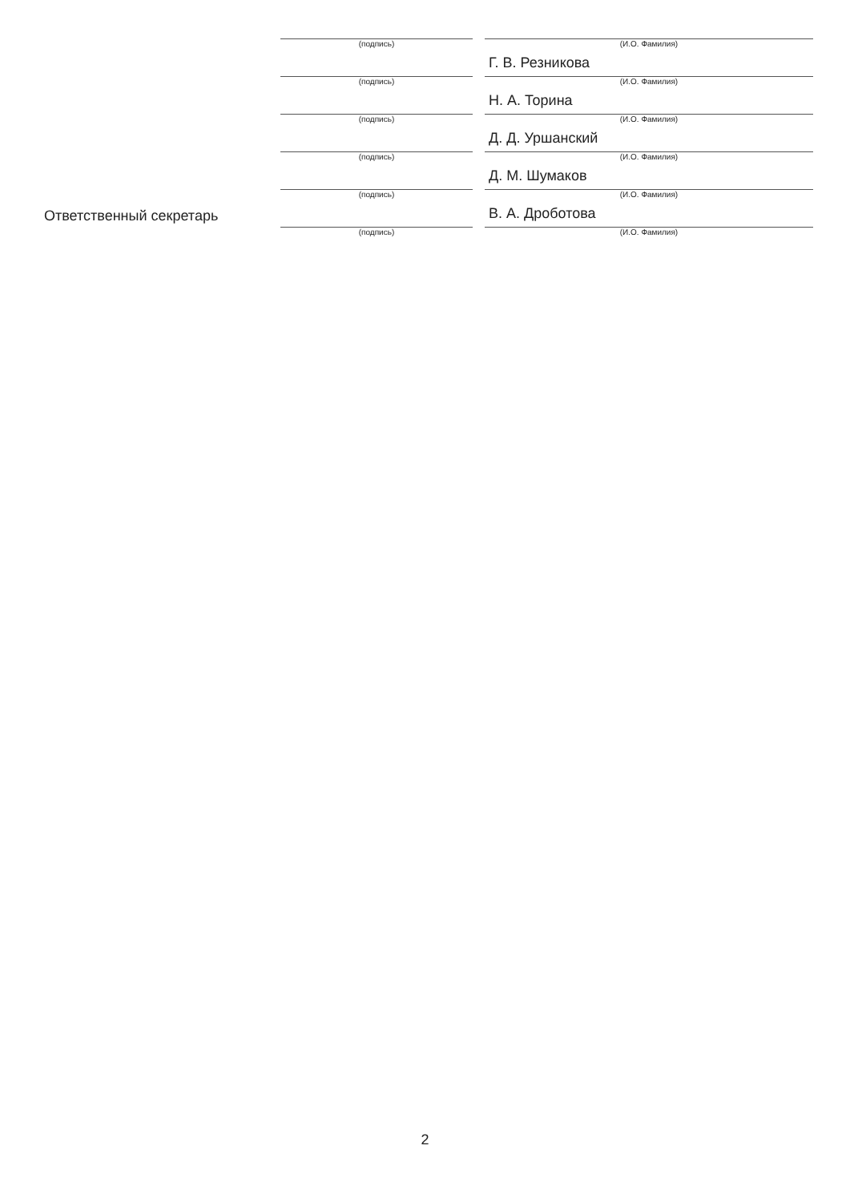| | (подпись) | | (И.О. Фамилия) Г. В. Резникова |
| | (подпись) | | (И.О. Фамилия) Н. А. Торина |
| | (подпись) | | (И.О. Фамилия) Д. Д. Уршанский |
| | (подпись) | | (И.О. Фамилия) Д. М. Шумаков |
| Ответственный секретарь | (подпись) | | (И.О. Фамилия) В. А. Дроботова |
| | (подпись) | | (И.О. Фамилия) |
2